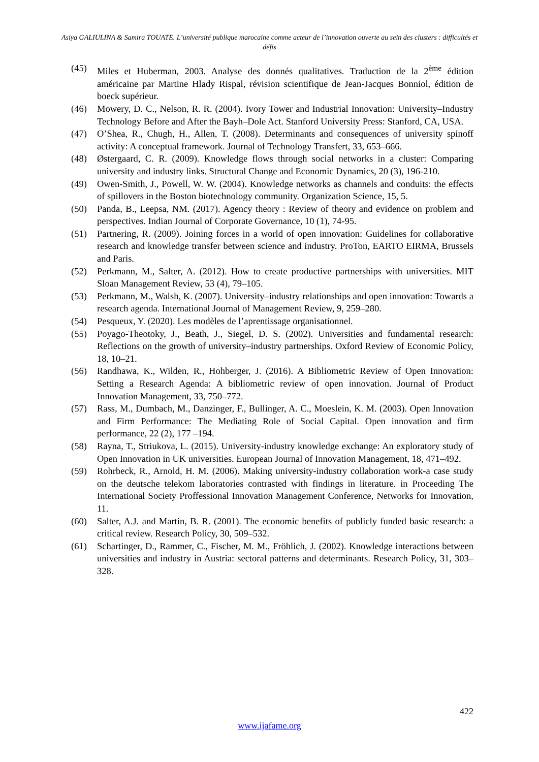Asiya GALIULINA & Samira TOUATE. L’université publique marocaine comme acteur de l’innovation ouverte au sein des clusters : difficultés et défis
(45) Miles et Huberman, 2003. Analyse des donnés qualitatives. Traduction de la 2<sup>ème</sup> édition américaine par Martine Hlady Rispal, révision scientifique de Jean-Jacques Bonniol, édition de boeck supérieur.
(46) Mowery, D. C., Nelson, R. R. (2004). Ivory Tower and Industrial Innovation: University–Industry Technology Before and After the Bayh–Dole Act. Stanford University Press: Stanford, CA, USA.
(47) O’Shea, R., Chugh, H., Allen, T. (2008). Determinants and consequences of university spinoff activity: A conceptual framework. Journal of Technology Transfert, 33, 653–666.
(48) Østergaard, C. R. (2009). Knowledge flows through social networks in a cluster: Comparing university and industry links. Structural Change and Economic Dynamics, 20 (3), 196-210.
(49) Owen-Smith, J., Powell, W. W. (2004). Knowledge networks as channels and conduits: the effects of spillovers in the Boston biotechnology community. Organization Science, 15, 5.
(50) Panda, B., Leepsa, NM. (2017). Agency theory : Review of theory and evidence on problem and perspectives. Indian Journal of Corporate Governance, 10 (1), 74-95.
(51) Partnering, R. (2009). Joining forces in a world of open innovation: Guidelines for collaborative research and knowledge transfer between science and industry. ProTon, EARTO EIRMA, Brussels and Paris.
(52) Perkmann, M., Salter, A. (2012). How to create productive partnerships with universities. MIT Sloan Management Review, 53 (4), 79–105.
(53) Perkmann, M., Walsh, K. (2007). University–industry relationships and open innovation: Towards a research agenda. International Journal of Management Review, 9, 259–280.
(54) Pesqueux, Y. (2020). Les modèles de l’aprentissage organisationnel.
(55) Poyago-Theotoky, J., Beath, J., Siegel, D. S. (2002). Universities and fundamental research: Reflections on the growth of university–industry partnerships. Oxford Review of Economic Policy, 18, 10–21.
(56) Randhawa, K., Wilden, R., Hohberger, J. (2016). A Bibliometric Review of Open Innovation: Setting a Research Agenda: A bibliometric review of open innovation. Journal of Product Innovation Management, 33, 750–772.
(57) Rass, M., Dumbach, M., Danzinger, F., Bullinger, A. C., Moeslein, K. M. (2003). Open Innovation and Firm Performance: The Mediating Role of Social Capital. Open innovation and firm performance, 22 (2), 177 –194.
(58) Rayna, T., Striukova, L. (2015). University-industry knowledge exchange: An exploratory study of Open Innovation in UK universities. European Journal of Innovation Management, 18, 471–492.
(59) Rohrbeck, R., Arnold, H. M. (2006). Making university-industry collaboration work-a case study on the deutsche telekom laboratories contrasted with findings in literature. in Proceeding The International Society Proffessional Innovation Management Conference, Networks for Innovation, 11.
(60) Salter, A.J. and Martin, B. R. (2001). The economic benefits of publicly funded basic research: a critical review. Research Policy, 30, 509–532.
(61) Schartinger, D., Rammer, C., Fischer, M. M., Fröhlich, J. (2002). Knowledge interactions between universities and industry in Austria: sectoral patterns and determinants. Research Policy, 31, 303–328.
422
www.ijafame.org